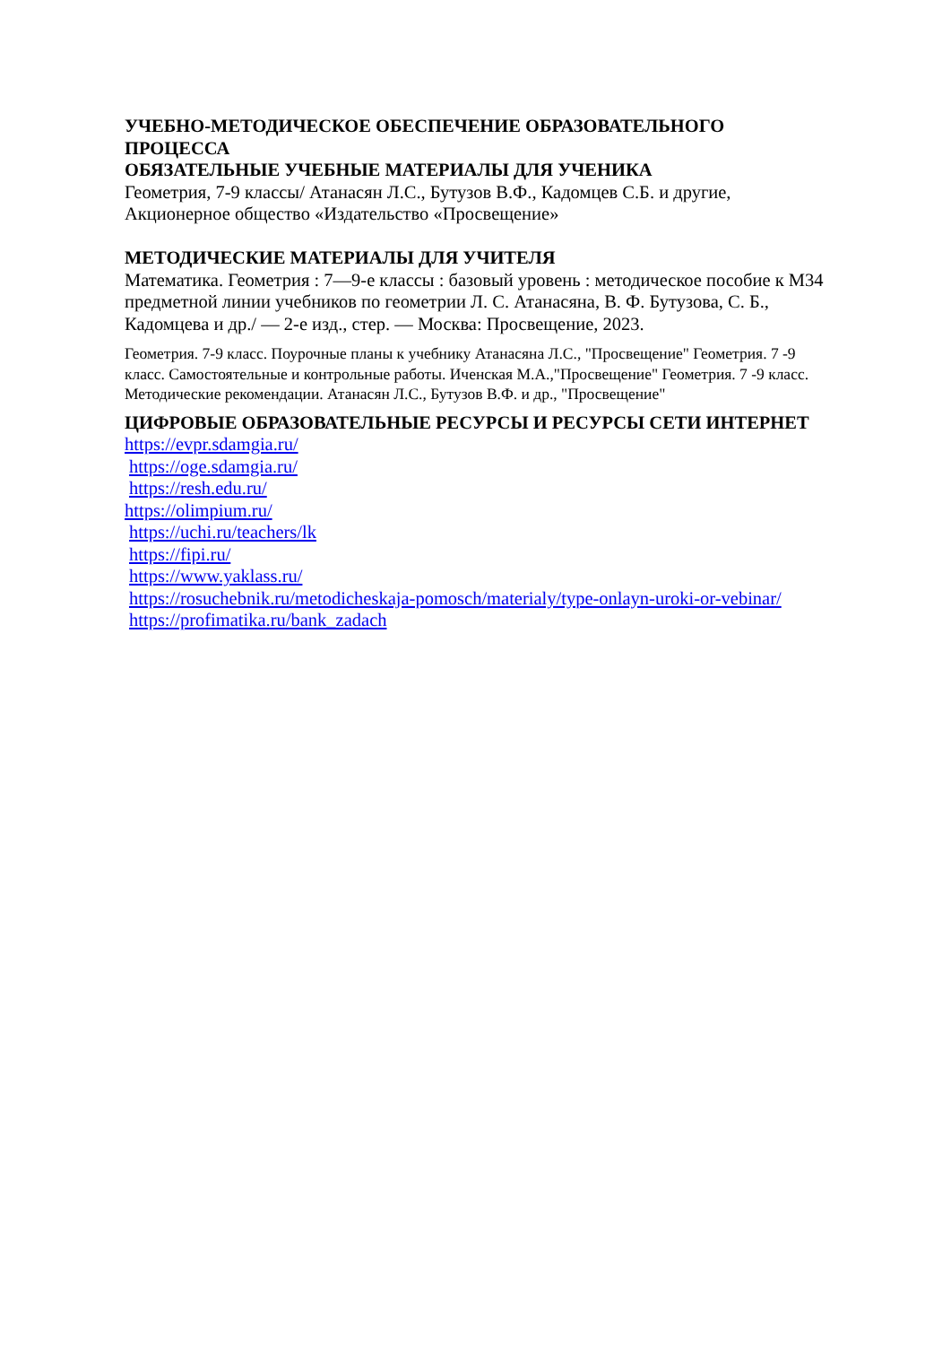УЧЕБНО-МЕТОДИЧЕСКОЕ ОБЕСПЕЧЕНИЕ ОБРАЗОВАТЕЛЬНОГО ПРОЦЕССА
ОБЯЗАТЕЛЬНЫЕ УЧЕБНЫЕ МАТЕРИАЛЫ ДЛЯ УЧЕНИКА
Геометрия, 7-9 классы/ Атанасян Л.С., Бутузов В.Ф., Кадомцев С.Б. и другие, Акционерное общество «Издательство «Просвещение»
МЕТОДИЧЕСКИЕ МАТЕРИАЛЫ ДЛЯ УЧИТЕЛЯ
Математика. Геометрия : 7—9-е классы : базовый уровень : методическое пособие к М34 предметной линии учебников по геометрии Л. С. Атанасяна, В. Ф. Бутузова, С. Б., Кадомцева и др./ — 2-е изд., стер. — Москва: Просвещение, 2023.
Геометрия. 7-9 класс. Поурочные планы к учебнику Атанасяна Л.С., "Просвещение" Геометрия. 7 -9 класс. Самостоятельные и контрольные работы. Иченская М.А.,"Просвещение" Геометрия. 7 -9 класс. Методические рекомендации. Атанасян Л.С., Бутузов В.Ф. и др., "Просвещение"
ЦИФРОВЫЕ ОБРАЗОВАТЕЛЬНЫЕ РЕСУРСЫ И РЕСУРСЫ СЕТИ ИНТЕРНЕТ
https://evpr.sdamgia.ru/
https://oge.sdamgia.ru/
https://resh.edu.ru/
https://olimpium.ru/
https://uchi.ru/teachers/lk
https://fipi.ru/
https://www.yaklass.ru/
https://rosuchebnik.ru/metodicheskaja-pomosch/materialy/type-onlayn-uroki-or-vebinar/
https://profimatika.ru/bank_zadach